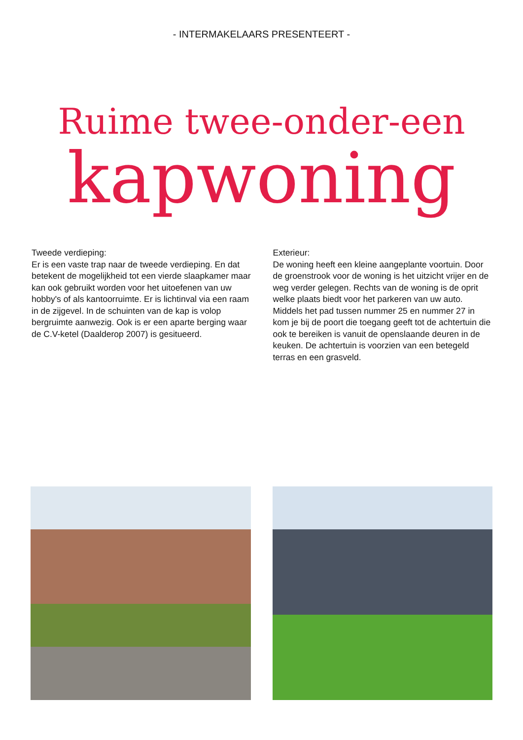- INTERMAKELAARS PRESENTEERT -
Ruime twee-onder-een
kapwoning
Tweede verdieping:
Er is een vaste trap naar de tweede verdieping. En dat betekent de mogelijkheid tot een vierde slaapkamer maar kan ook gebruikt worden voor het uitoefenen van uw hobby's of als kantoorruimte. Er is lichtinval via een raam in de zijgevel. In de schuinten van de kap is volop bergruimte aanwezig. Ook is er een aparte berging waar de C.V-ketel (Daalderop 2007) is gesitueerd.
Exterieur:
De woning heeft een kleine aangeplante voortuin. Door de groenstrook voor de woning is het uitzicht vrijer en de weg verder gelegen. Rechts van de woning is de oprit welke plaats biedt voor het parkeren van uw auto. Middels het pad tussen nummer 25 en nummer 27 in kom je bij de poort die toegang geeft tot de achtertuin die ook te bereiken is vanuit de openslaande deuren in de keuken. De achtertuin is voorzien van een betegeld terras en een grasveld.